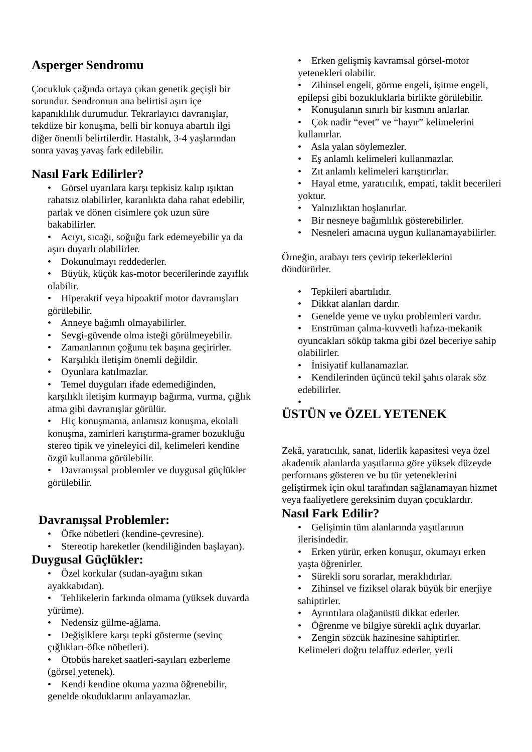Asperger Sendromu
Çocukluk çağında ortaya çıkan genetik geçişli bir sorundur. Sendromun ana belirtisi aşırı içe kapanıklılık durumudur. Tekrarlayıcı davranışlar, tekdüze bir konuşma, belli bir konuya abartılı ilgi diğer önemli belirtilerdir. Hastalık, 3-4 yaşlarından sonra yavaş yavaş fark edilebilir.
Nasıl Fark Edilirler?
• Görsel uyarılara karşı tepkisiz kalıp ışıktan rahatsız olabilirler, karanlıkta daha rahat edebilir, parlak ve dönen cisimlere çok uzun süre bakabilirler.
• Acıyı, sıcağı, soğuğu fark edemeyebilir ya da aşırı duyarlı olabilirler.
• Dokunulmayı reddederler.
• Büyük, küçük kas-motor becerilerinde zayıflık olabilir.
• Hiperaktif veya hipoaktif motor davranışları görülebilir.
• Anneye bağımlı olmayabilirler.
• Sevgi-güvende olma isteği görülmeyebilir.
• Zamanlarının çoğunu tek başına geçirirler.
• Karşılıklı iletişim önemli değildir.
• Oyunlara katılmazlar.
• Temel duyguları ifade edemediğinden, karşılıklı iletişim kurmayıp bağırma, vurma, çığlık atma gibi davranışlar görülür.
• Hiç konuşmama, anlamsız konuşma, ekolali konuşma, zamirleri karıştırma-gramer bozukluğu stereo tipik ve yineleyici dil, kelimeleri kendine özgü kullanma görülebilir.
• Davranışsal problemler ve duygusal güçlükler görülebilir.
Davranışsal Problemler:
• Öfke nöbetleri (kendine-çevresine).
• Stereotip hareketler (kendiliğinden başlayan).
Duygusal Güçlükler:
• Özel korkular (sudan-ayağını sıkan ayakkabıdan).
• Tehlikelerin farkında olmama (yüksek duvarda yürüme).
• Nedensiz gülme-ağlama.
• Değişiklere karşı tepki gösterme (sevinç çığlıkları-öfke nöbetleri).
• Otobüs hareket saatleri-sayıları ezberleme (görsel yetenek).
• Kendi kendine okuma yazma öğrenebilir, genelde okuduklarını anlayamazlar.
• Erken gelişmiş kavramsal görsel-motor yetenekleri olabilir.
• Zihinsel engeli, görme engeli, işitme engeli, epilepsi gibi bozukluklarla birlikte görülebilir.
• Konuşulanın sınırlı bir kısmını anlarlar.
• Çok nadir “evet” ve “hayır” kelimelerini kullanırlar.
• Asla yalan söylemezler.
• Eş anlamlı kelimeleri kullanmazlar.
• Zıt anlamlı kelimeleri karıştırırlar.
• Hayal etme, yaratıcılık, empati, taklit becerileri yoktur.
• Yalnızlıktan hoşlanırlar.
• Bir nesneye bağımlılık gösterebilirler.
• Nesneleri amacına uygun kullanamayabilirler.
Örneğin, arabayı ters çevirip tekerleklerini döndürürler.
• Tepkileri abartılıdır.
• Dikkat alanları dardır.
• Genelde yeme ve uyku problemleri vardır.
• Enstrüman çalma-kuvvetli hafıza-mekanik oyuncakları söküp takma gibi özel beceriye sahip olabilirler.
• İnisiyatif kullanamazlar.
• Kendilerinden üçüncü tekil şahıs olarak söz edebilirler.
•
ÜSTÜN ve ÖZEL YETENEK
Zekâ, yaratıcılık, sanat, liderlik kapasitesi veya özel akademik alanlarda yaşıtlarına göre yüksek düzeyde performans gösteren ve bu tür yeteneklerini geliştirmek için okul tarafından sağlanamayan hizmet veya faaliyetlere gereksinim duyan çocuklardır.
Nasıl Fark Edilir?
• Gelişimin tüm alanlarında yaşıtlarının ilerisindedir.
• Erken yürür, erken konuşur, okumayı erken yaşta öğrenirler.
• Sürekli soru sorarlar, meraklıdırlar.
• Zihinsel ve fiziksel olarak büyük bir enerjiye sahiptirler.
• Ayrıntılara olağanüstü dikkat ederler.
• Öğrenme ve bilgiye sürekli açlık duyarlar.
• Zengin sözcük hazinesine sahiptirler. Kelimeleri doğru telaffuz ederler, yerli